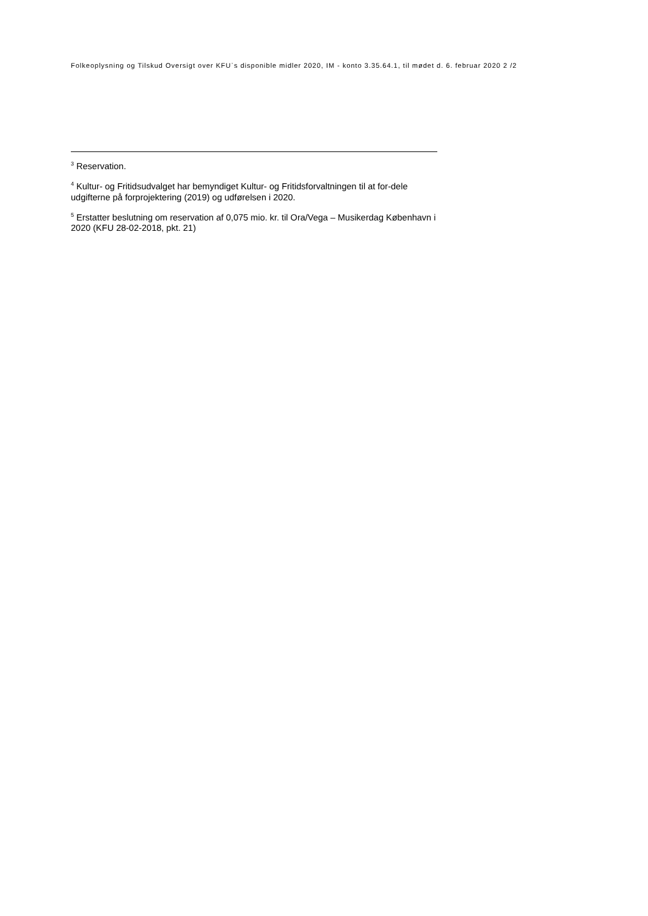Folkeoplysning og Tilskud Oversigt over KFU`s disponible midler 2020, IM - konto 3.35.64.1, til mødet d. 6. februar 2020 2 /2
<sup>3</sup> Reservation.
<sup>4</sup> Kultur- og Fritidsudvalget har bemyndiget Kultur- og Fritidsforvaltningen til at for-dele udgifterne på forprojektering (2019) og udførelsen i 2020.
<sup>5</sup> Erstatter beslutning om reservation af 0,075 mio. kr. til Ora/Vega – Musikerdag København i 2020 (KFU 28-02-2018, pkt. 21)